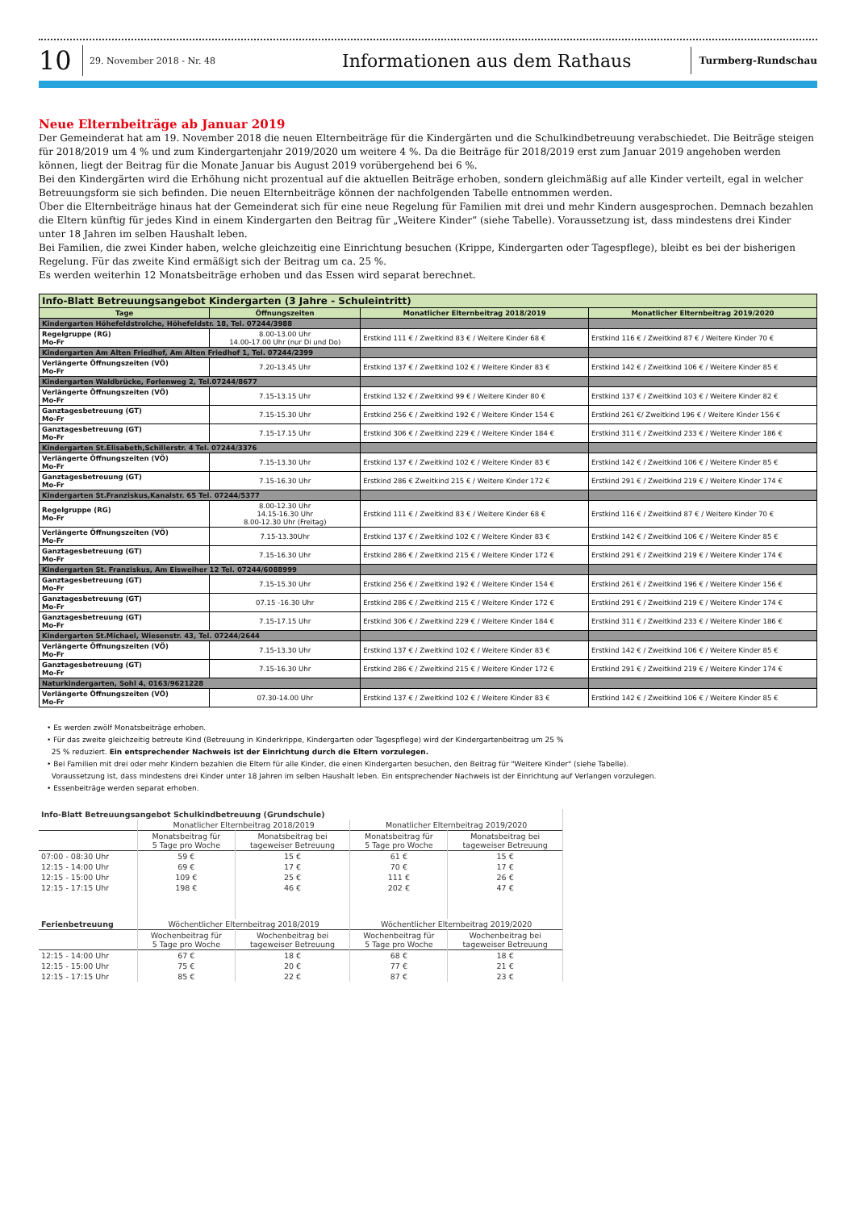10 29. November 2018 - Nr. 48 Informationen aus dem Rathaus Turmberg-Rundschau
Neue Elternbeiträge ab Januar 2019
Der Gemeinderat hat am 19. November 2018 die neuen Elternbeiträge für die Kindergärten und die Schulkindbetreuung verabschiedet. Die Beiträge steigen für 2018/2019 um 4 % und zum Kindergartenjahr 2019/2020 um weitere 4 %. Da die Beiträge für 2018/2019 erst zum Januar 2019 angehoben werden können, liegt der Beitrag für die Monate Januar bis August 2019 vorübergehend bei 6 %.
Bei den Kindergärten wird die Erhöhung nicht prozentual auf die aktuellen Beiträge erhoben, sondern gleichmäßig auf alle Kinder verteilt, egal in welcher Betreuungsform sie sich befinden. Die neuen Elternbeiträge können der nachfolgenden Tabelle entnommen werden.
Über die Elternbeiträge hinaus hat der Gemeinderat sich für eine neue Regelung für Familien mit drei und mehr Kindern ausgesprochen. Demnach bezahlen die Eltern künftig für jedes Kind in einem Kindergarten den Beitrag für „Weitere Kinder“ (siehe Tabelle). Voraussetzung ist, dass mindestens drei Kinder unter 18 Jahren im selben Haushalt leben.
Bei Familien, die zwei Kinder haben, welche gleichzeitig eine Einrichtung besuchen (Krippe, Kindergarten oder Tagespflege), bleibt es bei der bisherigen Regelung. Für das zweite Kind ermäßigt sich der Beitrag um ca. 25 %.
Es werden weiterhin 12 Monatsbeiträge erhoben und das Essen wird separat berechnet.
| Info-Blatt Betreuungsangebot Kindergarten (3 Jahre - Schuleintritt) | | | |
| Tage | Öffnungszeiten | Monatlicher Elternbeitrag 2018/2019 | Monatlicher Elternbeitrag 2019/2020 |
| Kindergarten Höhefeldstrolche, Höhefeldstr. 18, Tel. 07244/3988 | | | |
| Regelgruppe (RG) Mo-Fr | 8.00-13.00 Uhr 14.00-17.00 Uhr (nur Di und Do) | Erstkind 111 € / Zweitkind 83 € / Weitere Kinder 68 € | Erstkind 116 € / Zweitkind 87 € / Weitere Kinder 70 € |
| Kindergarten Am Alten Friedhof, Am Alten Friedhof 1, Tel. 07244/2399 | | | |
| Verlängerte Öffnungszeiten (VÖ) Mo-Fr | 7.20-13.45 Uhr | Erstkind 137 € / Zweitkind 102 € / Weitere Kinder 83 € | Erstkind 142 € / Zweitkind 106 € / Weitere Kinder 85 € |
| Kindergarten Waldbrücke, Forlenweg 2, Tel.07244/8677 | | | |
| Verlängerte Öffnungszeiten (VÖ) Mo-Fr | 7.15-13.15 Uhr | Erstkind 132 € / Zweitkind 99 € / Weitere Kinder 80 € | Erstkind 137 € / Zweitkind 103 € / Weitere Kinder 82 € |
| Ganztagesbetreuung (GT) Mo-Fr | 7.15-15.30 Uhr | Erstkind 256 € / Zweitkind 192 € / Weitere Kinder 154 € | Erstkind 261 €/ Zweitkind 196 € / Weitere Kinder 156 € |
| Ganztagesbetreuung (GT) Mo-Fr | 7.15-17.15 Uhr | Erstkind 306 € / Zweitkind 229 € / Weitere Kinder 184 € | Erstkind 311 € / Zweitkind 233 € / Weitere Kinder 186 € |
| Kindergarten St.Elisabeth,Schillerstr. 4 Tel. 07244/3376 | | | |
| Verlängerte Öffnungszeiten (VÖ) Mo-Fr | 7.15-13.30 Uhr | Erstkind 137 € / Zweitkind 102 € / Weitere Kinder 83 € | Erstkind 142 € / Zweitkind 106 € / Weitere Kinder 85 € |
| Ganztagesbetreuung (GT) Mo-Fr | 7.15-16.30 Uhr | Erstkind 286 € Zweitkind 215 € / Weitere Kinder 172 € | Erstkind 291 € / Zweitkind 219 € / Weitere Kinder 174 € |
| Kindergarten St.Franziskus,Kanalstr. 65 Tel. 07244/5377 | | | |
| Regelgruppe (RG) Mo-Fr | 8.00-12.30 Uhr 14.15-16.30 Uhr 8.00-12.30 Uhr (Freitag) | Erstkind 111 € / Zweitkind 83 € / Weitere Kinder 68 € | Erstkind 116 € / Zweitkind 87 € / Weitere Kinder 70 € |
| Verlängerte Öffnungszeiten (VÖ) Mo-Fr | 7.15-13.30Uhr | Erstkind 137 € / Zweitkind 102 € / Weitere Kinder 83 € | Erstkind 142 € / Zweitkind 106 € / Weitere Kinder 85 € |
| Ganztagesbetreuung (GT) Mo-Fr | 7.15-16.30 Uhr | Erstkind 286 € / Zweitkind 215 € / Weitere Kinder 172 € | Erstkind 291 € / Zweitkind 219 € / Weitere Kinder 174 € |
| Kindergarten St. Franziskus, Am Eisweiher 12 Tel. 07244/6088999 | | | |
| Ganztagesbetreuung (GT) Mo-Fr | 7.15-15.30 Uhr | Erstkind 256 € / Zweitkind 192 € / Weitere Kinder 154 € | Erstkind 261 € / Zweitkind 196 € / Weitere Kinder 156 € |
| Ganztagesbetreuung (GT) Mo-Fr | 07.15 -16.30 Uhr | Erstkind 286 € / Zweitkind 215 € / Weitere Kinder 172 € | Erstkind 291 € / Zweitkind 219 € / Weitere Kinder 174 € |
| Ganztagesbetreuung (GT) Mo-Fr | 7.15-17.15 Uhr | Erstkind 306 € / Zweitkind 229 € / Weitere Kinder 184 € | Erstkind 311 € / Zweitkind 233 € / Weitere Kinder 186 € |
| Kindergarten St.Michael, Wiesenstr. 43, Tel. 07244/2644 | | | |
| Verlängerte Öffnungszeiten (VÖ) Mo-Fr | 7.15-13.30 Uhr | Erstkind 137 € / Zweitkind 102 € / Weitere Kinder 83 € | Erstkind 142 € / Zweitkind 106 € / Weitere Kinder 85 € |
| Ganztagesbetreuung (GT) Mo-Fr | 7.15-16.30 Uhr | Erstkind 286 € / Zweitkind 215 € / Weitere Kinder 172 € | Erstkind 291 € / Zweitkind 219 € / Weitere Kinder 174 € |
| Naturkindergarten, Sohl 4, 0163/9621228 | | | |
| Verlängerte Öffnungszeiten (VÖ) Mo-Fr | 07.30-14.00 Uhr | Erstkind 137 € / Zweitkind 102 € / Weitere Kinder 83 € | Erstkind 142 € / Zweitkind 106 € / Weitere Kinder 85 € |
• Es werden zwölf Monatsbeiträge erhoben.
• Für das zweite gleichzeitig betreute Kind (Betreuung in Kinderkrippe, Kindergarten oder Tagespflege) wird der Kindergartenbeitrag um 25 %
25 % reduziert. Ein entsprechender Nachweis ist der Einrichtung durch die Eltern vorzulegen.
• Bei Familien mit drei oder mehr Kindern bezahlen die Eltern für alle Kinder, die einen Kindergarten besuchen, den Beitrag für "Weitere Kinder" (siehe Tabelle).
Voraussetzung ist, dass mindestens drei Kinder unter 18 Jahren im selben Haushalt leben. Ein entsprechender Nachweis ist der Einrichtung auf Verlangen vorzulegen.
• Essenbeiträge werden separat erhoben.
| Info-Blatt Betreuungsangebot Schulkindbetreuung (Grundschule) | | | | |
| | Monatlicher Elternbeitrag 2018/2019 | | Monatlicher Elternbeitrag 2019/2020 | |
| | Monatsbeitrag für 5 Tage pro Woche | Monatsbeitrag bei tageweiser Betreuung | Monatsbeitrag für 5 Tage pro Woche | Monatsbeitrag bei tageweiser Betreuung |
| 07:00 - 08:30 Uhr | 59 € | 15 € | 61 € | 15 € |
| 12:15 - 14:00 Uhr | 69 € | 17 € | 70 € | 17 € |
| 12:15 - 15:00 Uhr | 109 € | 25 € | 111 € | 26 € |
| 12:15 - 17:15 Uhr | 198 € | 46 € | 202 € | 47 € |
| Ferienbetreuung | Wöchentlicher Elternbeitrag 2018/2019 | | Wöchentlicher Elternbeitrag 2019/2020 | |
| | Wochenbeitrag für 5 Tage pro Woche | Wochenbeitrag bei tageweiser Betreuung | Wochenbeitrag für 5 Tage pro Woche | Wochenbeitrag bei tageweiser Betreuung |
| 12:15 - 14:00 Uhr | 67 € | 18 € | 68 € | 18 € |
| 12:15 - 15:00 Uhr | 75 € | 20 € | 77 € | 21 € |
| 12:15 - 17:15 Uhr | 85 € | 22 € | 87 € | 23 € |